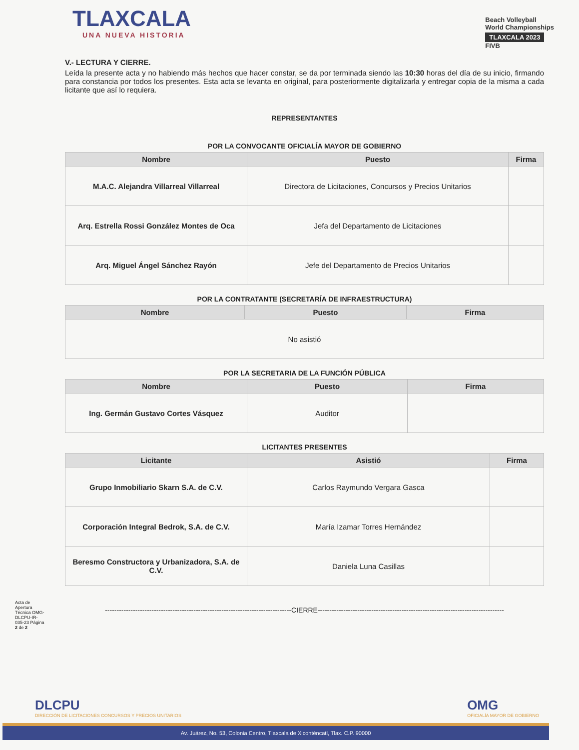TLAXCALA
UNA NUEVA HISTORIA
Beach Volleyball
World Championships
TLAXCALA 2023
FIVB
V.- LECTURA Y CIERRE.
Leída la presente acta y no habiendo más hechos que hacer constar, se da por terminada siendo las 10:30 horas del día de su inicio, firmando para constancia por todos los presentes. Esta acta se levanta en original, para posteriormente digitalizarla y entregar copia de la misma a cada licitante que así lo requiera.
REPRESENTANTES
POR LA CONVOCANTE OFICIALÍA MAYOR DE GOBIERNO
| Nombre | Puesto | Firma |
| --- | --- | --- |
| M.A.C. Alejandra Villarreal Villarreal | Directora de Licitaciones, Concursos y Precios Unitarios | |
| Arq. Estrella Rossi González Montes de Oca | Jefa del Departamento de Licitaciones | |
| Arq. Miguel Ángel Sánchez Rayón | Jefe del Departamento de Precios Unitarios | |
POR LA CONTRATANTE (SECRETARÍA DE INFRAESTRUCTURA)
| Nombre | Puesto | Firma |
| --- | --- | --- |
| No asistió | | |
POR LA SECRETARIA DE LA FUNCIÓN PÚBLICA
| Nombre | Puesto | Firma |
| --- | --- | --- |
| Ing. Germán Gustavo Cortes Vásquez | Auditor | |
LICITANTES PRESENTES
| Licitante | Asistió | Firma |
| --- | --- | --- |
| Grupo Inmobiliario Skarn S.A. de C.V. | Carlos Raymundo Vergara Gasca | |
| Corporación Integral Bedrok, S.A. de C.V. | María Izamar Torres Hernández | |
| Beresmo Constructora y Urbanizadora, S.A. de C.V. | Daniela Luna Casillas | |
--------------------------------------------------------------------------------CIERRE--------------------------------------------------------------------------------
Acta de Apertura Técnica OMG-DLCPU-IR-035-23 Página 2 de 2
DLCPU
DIRECCIÓN DE LICITACIONES CONCURSOS Y PRECIOS UNITARIOS
OMG
OFICIALÍA MAYOR DE GOBIERNO
Av. Juárez, No. 53, Colonia Centro, Tlaxcala de Xicohténcatl, Tlax. C.P. 90000